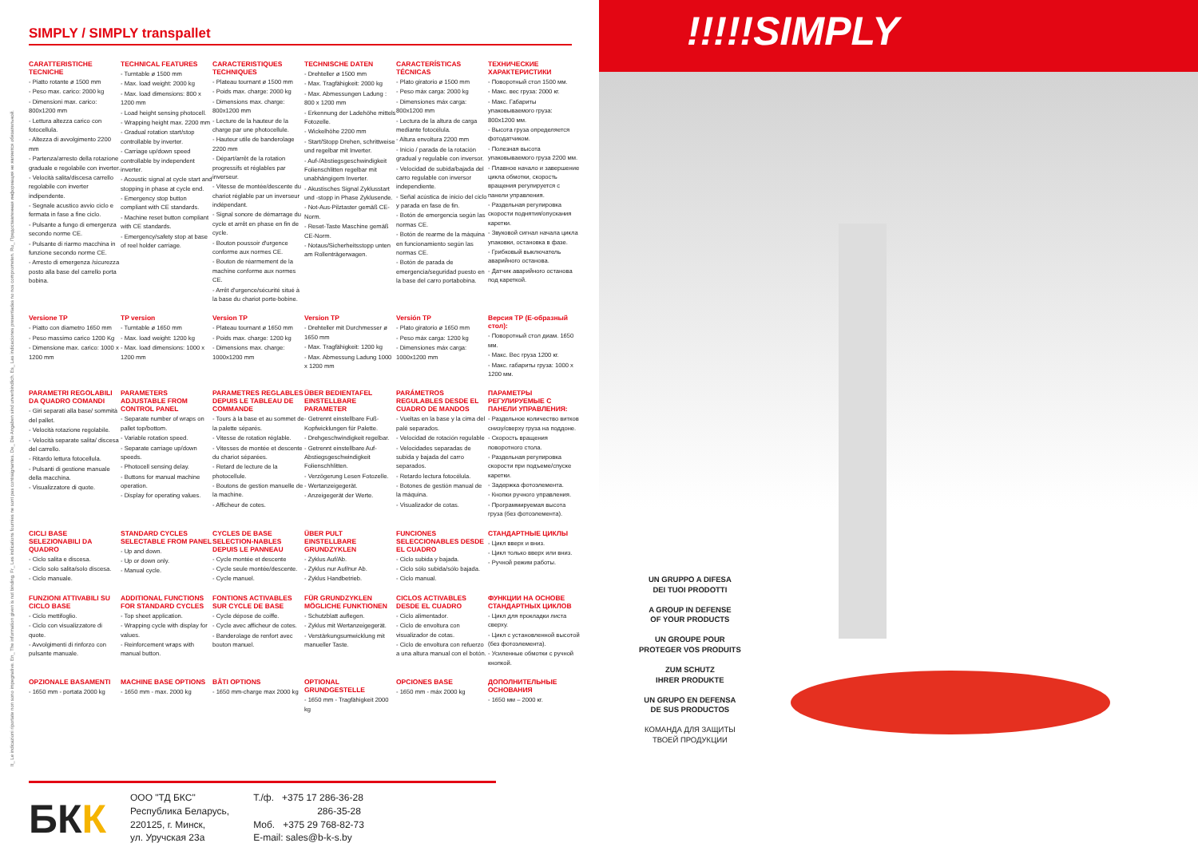It_ Le indicazioni riportate non sono impegnative. En_ The information given is not binding. Fr_ Les indications fournies ne sont pas contraignantes. De_ Die Angaben sind unverbindlich. Es_ Las indicaciones presentadas no nos comprometen. Ru_ Предоставленная информация не является обязательной.
SIMPLY / SIMPLY transpallet
CARATTERISTICHE TECNICHE
- Piatto rotante ø 1500 mm
- Peso max. carico: 2000 kg
- Dimensioni max. carico: 800x1200 mm
- Lettura altezza carico con fotocellula.
- Altezza di avvolgimento 2200 mm
- Partenza/arresto della rotazione graduale e regolabile con inverter.
- Velocità salita/discesa carrello regolabile con inverter indipendente.
- Segnale acustico avvio ciclo e fermata in fase a fine ciclo.
- Pulsante a fungo di emergenza secondo norme CE.
- Pulsante di riarmo macchina in funzione secondo norme CE.
- Arresto di emergenza /sicurezza posto alla base del carrello porta bobina.
TECHNICAL FEATURES
- Turntable ø 1500 mm
- Max. load weight: 2000 kg
- Max. load dimensions: 800 x 1200 mm
- Load height sensing photocell.
- Wrapping height max. 2200 mm
- Gradual rotation start/stop controllable by inverter.
- Carriage up/down speed controllable by independent inverter.
- Acoustic signal at cycle start and stopping in phase at cycle end.
- Emergency stop button compliant with CE standards.
- Machine reset button compliant with CE standards.
- Emergency/safety stop at base of reel holder carriage.
CARACTERISTIQUES TECHNIQUES
- Plateau tournant ø 1500 mm
- Poids max. charge: 2000 kg
- Dimensions max. charge: 800x1200 mm
- Lecture de la hauteur de la charge par une photocellule.
- Hauteur utile de banderolage 2200 mm
- Départ/arrêt de la rotation progressifs et réglables par inverseur.
- Vitesse de montée/descente du chariot réglable par un inverseur indépendant.
- Signal sonore de démarrage du cycle et arrêt en phase en fin de cycle.
- Bouton poussoir d'urgence conforme aux normes CE.
- Bouton de réarmement de la machine conforme aux normes CE.
- Arrêt d'urgence/sécurité situé à la base du chariot porte-bobine.
TECHNISCHE DATEN
- Drehteller ø 1500 mm
- Max. Tragfähigkeit: 2000 kg
- Max. Abmessungen Ladung : 800 x 1200 mm
- Erkennung der Ladehöhe mittels Fotozelle.
- Wickelhöhe 2200 mm
- Start/Stopp Drehen, schrittweise und regelbar mit Inverter.
- Auf-/Abstiegsgeschwindigkeit Folienschlitten regelbar mit unabhängigem Inverter.
- Akustisches Signal Zyklusstart und -stopp in Phase Zyklusende.
- Not-Aus-Pilztaster gemäß CE-Norm.
- Reset-Taste Maschine gemäß CE-Norm.
- Notaus/Sicherheitsstopp unten am Rollenträgerwagen.
CARACTERÍSTICAS TÉCNICAS
- Plato giratorio ø 1500 mm
- Peso máx carga: 2000 kg
- Dimensiones máx carga: 800x1200 mm
- Lectura de la altura de carga mediante fotocélula.
- Altura envoltura 2200 mm
- Inicio / parada de la rotación gradual y regulable con inversor.
- Velocidad de subida/bajada del carro regulable con inversor independiente.
- Señal acústica de inicio del ciclo y parada en fase de fin.
- Botón de emergencia según las normas CE.
- Botón de rearme de la máquina en funcionamiento según las normas CE.
- Botón de parada de emergencia/seguridad puesto en la base del carro portabobina.
ТЕХНИЧЕСКИЕ ХАРАКТЕРИСТИКИ
- Поворотный стол 1500 мм.
- Макс. вес груза: 2000 кг.
- Макс. Габариты упаковываемого груза: 800x1200 мм.
- Высота груза определяется фотодатчиком.
- Полезная высота упаковываемого груза 2200 мм.
- Плавное начало и завершение цикла обмотки, скорость вращения регулируется с панели управления.
- Раздельная регулировка скорости поднятия/опускания каретки.
- Звуковой сигнал начала цикла упаковки, остановка в фазе.
- Грибковый выключатель аварийного останова.
- Датчик аварийного останова под кареткой.
Versione TP
- Piatto con diametro 1650 mm
- Peso massimo carico 1200 Kg
- Dimensione max. carico: 1000 x 1200 mm
TP version
- Turntable ø 1650 mm
- Max. load weight: 1200 kg
- Max. load dimensions: 1000 x 1200 mm
Version TP
- Plateau tournant ø 1650 mm
- Poids max. charge: 1200 kg
- Dimensions max. charge: 1000x1200 mm
Version TP
- Drehteller mit Durchmesser ø 1650 mm
- Max. Tragfähigkeit: 1200 kg
- Max. Abmessung Ladung 1000 x 1200 mm
Versión TP
- Plato giratorio ø 1650 mm
- Peso máx carga: 1200 kg
- Dimensiones máx carga: 1000x1200 mm
Версия TP (Е-образный стол):
- Поворотный стол диам. 1650 мм.
- Макс. Вес груза 1200 кг.
- Макс. габариты груза: 1000 x 1200 мм.
PARAMETRI REGOLABILI DA QUADRO COMANDI
- Giri separati alla base/ sommità del pallet.
- Velocità rotazione regolabile.
- Velocità separate salita/ discesa del carrello.
- Ritardo lettura fotocellula.
- Pulsanti di gestione manuale della macchina.
- Visualizzatore di quote.
PARAMETERS ADJUSTABLE FROM CONTROL PANEL
- Separate number of wraps on pallet top/bottom.
- Variable rotation speed.
- Separate carriage up/down speeds.
- Photocell sensing delay.
- Buttons for manual machine operation.
- Display for operating values.
PARAMETRES REGLABLES DEPUIS LE TABLEAU DE COMMANDE
- Tours à la base et au sommet de la palette séparés.
- Vitesse de rotation réglable.
- Vitesses de montée et descente du chariot séparées.
- Retard de lecture de la photocellule.
- Boutons de gestion manuelle de la machine.
- Afficheur de cotes.
ÜBER BEDIENTAFEL EINSTELLBARE PARAMETER
- Getrennt einstellbare Fuß-Kopfwicklungen für Palette.
- Drehgeschwindigkeit regelbar.
- Getrennt einstellbare Auf-Abstiegsgeschwindigkeit Folienschhlitten.
- Verzögerung Lesen Fotozelle.
- Wertanzeigegerät.
- Anzeigegerät der Werte.
PARÁMETROS REGULABLES DESDE EL CUADRO DE MANDOS
- Vueltas en la base y la cima del palé separados.
- Velocidad de rotación regulable
- Velocidades separadas de subida y bajada del carro separados.
- Retardo lectura fotocélula.
- Botones de gestión manual de la máquina.
- Visualizador de cotas.
ПАРАМЕТРЫ РЕГУЛИРУЕМЫЕ С ПАНЕЛИ УПРАВЛЕНИЯ:
- Раздельное количество витков снизу/сверху груза на поддоне.
- Скорость вращения поворотного стола.
- Раздельная регулировка скорости при подъеме/спуске каретки.
- Задержка фотоэлемента.
- Кнопки ручного управления.
- Программируемая высота груза (без фотоэлемента).
CICLI BASE SELEZIONABILI DA QUADRO
- Ciclo salita e discesa.
- Ciclo solo salita/solo discesa.
- Ciclo manuale.
STANDARD CYCLES SELECTABLE FROM PANEL
- Up and down.
- Up or down only.
- Manual cycle.
CYCLES DE BASE SELECTION-NABLES DEPUIS LE PANNEAU
- Cycle montée et descente
- Cycle seule montée/descente.
- Cycle manuel.
ÜBER PULT EINSTELLBARE GRUNDZYKLEN
- Zyklus Auf/Ab.
- Zyklus nur Auf/nur Ab.
- Zyklus Handbetrieb.
FUNCIONES SELECCIONABLES DESDE EL CUADRO
- Ciclo subida y bajada.
- Ciclo sólo subida/sólo bajada.
- Ciclo manual.
СТАНДАРТНЫЕ ЦИКЛЫ
- Цикл вверх и вниз.
- Цикл только вверх или вниз.
- Ручной режим работы.
FUNZIONI ATTIVABILI SU CICLO BASE
- Ciclo mettifoglio.
- Ciclo con visualizzatore di quote.
- Avvolgimenti di rinforzo con pulsante manuale.
ADDITIONAL FUNCTIONS FOR STANDARD CYCLES
- Top sheet application.
- Wrapping cycle with display for values.
- Reinforcement wraps with manual button.
FONTIONS ACTIVABLES SUR CYCLE DE BASE
- Cycle dépose de coiffe.
- Cycle avec afficheur de cotes.
- Banderolage de renfort avec bouton manuel.
FÜR GRUNDZYKLEN MÖGLICHE FUNKTIONEN
- Schutzblatt auflegen.
- Zyklus mit Wertanzeigegerät.
- Verstärkungsumwicklung mit manueller Taste.
CICLOS ACTIVABLES DESDE EL CUADRO
- Ciclo alimentador.
- Ciclo de envoltura con visualizador de cotas.
- Ciclo de envoltura con refuerzo a una altura manual con el botón.
ФУНКЦИИ НА ОСНОВЕ СТАНДАРТНЫХ ЦИКЛОВ
- Цикл для прокладки листа сверху.
- Цикл с установленной высотой (без фотоэлемента).
- Усиленные обмотки с ручной кнопкой.
OPZIONALE BASAMENTI
- 1650 mm - portata 2000 kg
MACHINE BASE OPTIONS
- 1650 mm - max. 2000 kg
BÂTI OPTIONS
- 1650 mm-charge max 2000 kg
OPTIONAL GRUNDGESTELLE
- 1650 mm - Tragfähigkeit 2000 kg
OPCIONES BASE
- 1650 mm - máx 2000 kg
ДОПОЛНИТЕЛЬНЫЕ ОСНОВАНИЯ
- 1650 мм – 2000 кг.
БКК
ООО "ТД БКС"
Республика Беларусь,
220125, г. Минск,
ул. Уручская 23а
Т./ф. +375 17 286-36-28
286-35-28
Моб. +375 29 768-82-73
E-mail: sales@b-k-s.by
!!!!!SIMPLY
UN GRUPPO A DIFESA
DEI TUOI PRODOTTI
A GROUP IN DEFENSE
OF YOUR PRODUCTS
UN GROUPE POUR
PROTEGER VOS PRODUITS
ZUM SCHUTZ
IHRER PRODUKTE
UN GRUPO EN DEFENSA
DE SUS PRODUCTOS
КОМАНДА ДЛЯ ЗАЩИТЫ
ТВОЕЙ ПРОДУКЦИИ